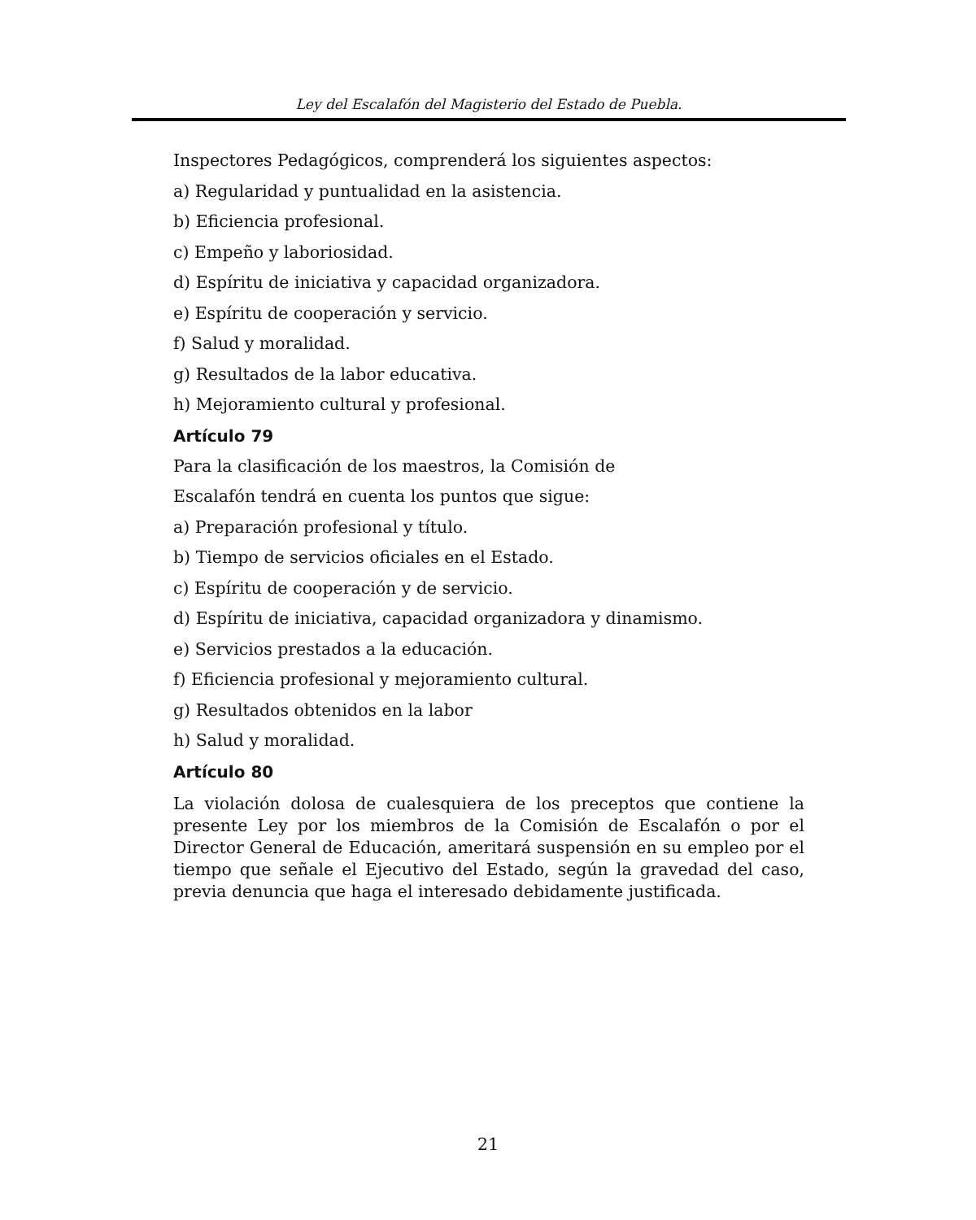Ley del Escalafón del Magisterio del Estado de Puebla.
Inspectores Pedagógicos, comprenderá los siguientes aspectos:
a) Regularidad y puntualidad en la asistencia.
b) Eficiencia profesional.
c) Empeño y laboriosidad.
d) Espíritu de iniciativa y capacidad organizadora.
e) Espíritu de cooperación y servicio.
f) Salud y moralidad.
g) Resultados de la labor educativa.
h) Mejoramiento cultural y profesional.
Artículo 79
Para la clasificación de los maestros, la Comisión de
Escalafón tendrá en cuenta los puntos que sigue:
a) Preparación profesional y título.
b) Tiempo de servicios oficiales en el Estado.
c) Espíritu de cooperación y de servicio.
d) Espíritu de iniciativa, capacidad organizadora y dinamismo.
e) Servicios prestados a la educación.
f) Eficiencia profesional y mejoramiento cultural.
g) Resultados obtenidos en la labor
h) Salud y moralidad.
Artículo 80
La violación dolosa de cualesquiera de los preceptos que contiene la presente Ley por los miembros de la Comisión de Escalafón o por el Director General de Educación, ameritará suspensión en su empleo por el tiempo que señale el Ejecutivo del Estado, según la gravedad del caso, previa denuncia que haga el interesado debidamente justificada.
21